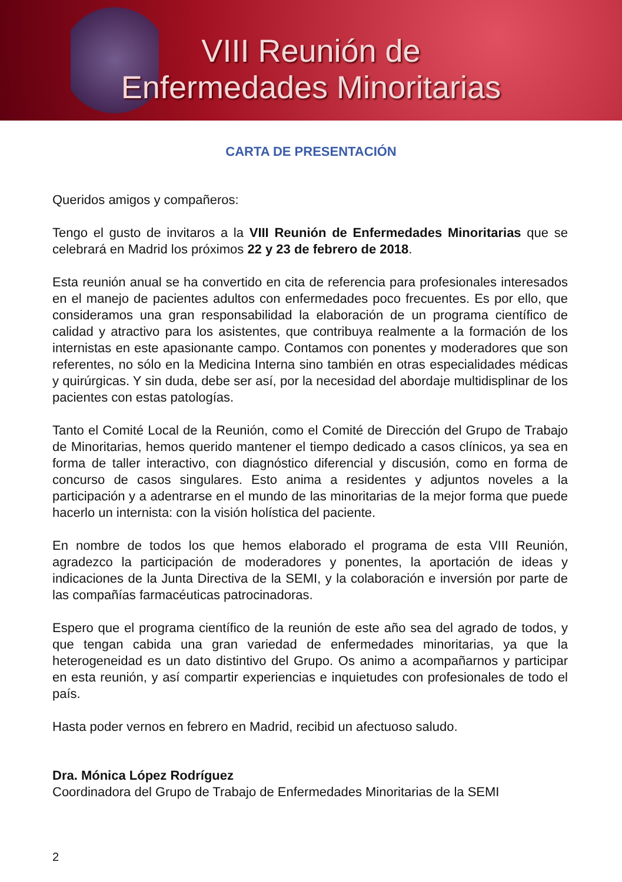VIII Reunión de
Enfermedades Minoritarias
CARTA DE PRESENTACIÓN
Queridos amigos y compañeros:
Tengo el gusto de invitaros a la VIII Reunión de Enfermedades Minoritarias que se celebrará en Madrid los próximos 22 y 23 de febrero de 2018.
Esta reunión anual se ha convertido en cita de referencia para profesionales interesados en el manejo de pacientes adultos con enfermedades poco frecuentes. Es por ello, que consideramos una gran responsabilidad la elaboración de un programa científico de calidad y atractivo para los asistentes, que contribuya realmente a la formación de los internistas en este apasionante campo. Contamos con ponentes y moderadores que son referentes, no sólo en la Medicina Interna sino también en otras especialidades médicas y quirúrgicas. Y sin duda, debe ser así, por la necesidad del abordaje multidisplinar de los pacientes con estas patologías.
Tanto el Comité Local de la Reunión, como el Comité de Dirección del Grupo de Trabajo de Minoritarias, hemos querido mantener el tiempo dedicado a casos clínicos, ya sea en forma de taller interactivo, con diagnóstico diferencial y discusión, como en forma de concurso de casos singulares. Esto anima a residentes y adjuntos noveles a la participación y a adentrarse en el mundo de las minoritarias de la mejor forma que puede hacerlo un internista: con la visión holística del paciente.
En nombre de todos los que hemos elaborado el programa de esta VIII Reunión, agradezco la participación de moderadores y ponentes, la aportación de ideas y indicaciones de la Junta Directiva de la SEMI, y la colaboración e inversión por parte de las compañías farmacéuticas patrocinadoras.
Espero que el programa científico de la reunión de este año sea del agrado de todos, y que tengan cabida una gran variedad de enfermedades minoritarias, ya que la heterogeneidad es un dato distintivo del Grupo. Os animo a acompañarnos y participar en esta reunión, y así compartir experiencias e inquietudes con profesionales de todo el país.
Hasta poder vernos en febrero en Madrid, recibid un afectuoso saludo.
Dra. Mónica López Rodríguez
Coordinadora del Grupo de Trabajo de Enfermedades Minoritarias de la SEMI
2